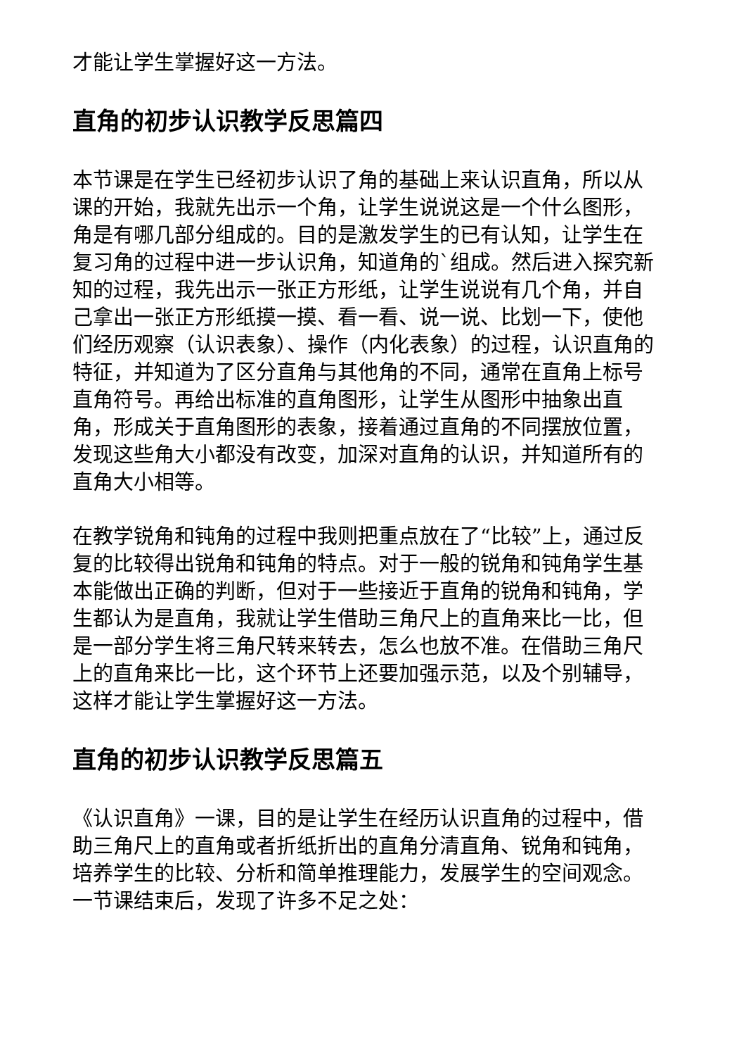才能让学生掌握好这一方法。
直角的初步认识教学反思篇四
本节课是在学生已经初步认识了角的基础上来认识直角，所以从课的开始，我就先出示一个角，让学生说说这是一个什么图形，角是有哪几部分组成的。目的是激发学生的已有认知，让学生在复习角的过程中进一步认识角，知道角的`组成。然后进入探究新知的过程，我先出示一张正方形纸，让学生说说有几个角，并自己拿出一张正方形纸摸一摸、看一看、说一说、比划一下，使他们经历观察（认识表象）、操作（内化表象）的过程，认识直角的特征，并知道为了区分直角与其他角的不同，通常在直角上标号直角符号。再给出标准的直角图形，让学生从图形中抽象出直角，形成关于直角图形的表象，接着通过直角的不同摆放位置，发现这些角大小都没有改变，加深对直角的认识，并知道所有的直角大小相等。
在教学锐角和钝角的过程中我则把重点放在了“比较”上，通过反复的比较得出锐角和钝角的特点。对于一般的锐角和钝角学生基本能做出正确的判断，但对于一些接近于直角的锐角和钝角，学生都认为是直角，我就让学生借助三角尺上的直角来比一比，但是一部分学生将三角尺转来转去，怎么也放不准。在借助三角尺上的直角来比一比，这个环节上还要加强示范，以及个别辅导，这样才能让学生掌握好这一方法。
直角的初步认识教学反思篇五
《认识直角》一课，目的是让学生在经历认识直角的过程中，借助三角尺上的直角或者折纸折出的直角分清直角、锐角和钝角，培养学生的比较、分析和简单推理能力，发展学生的空间观念。一节课结束后，发现了许多不足之处：